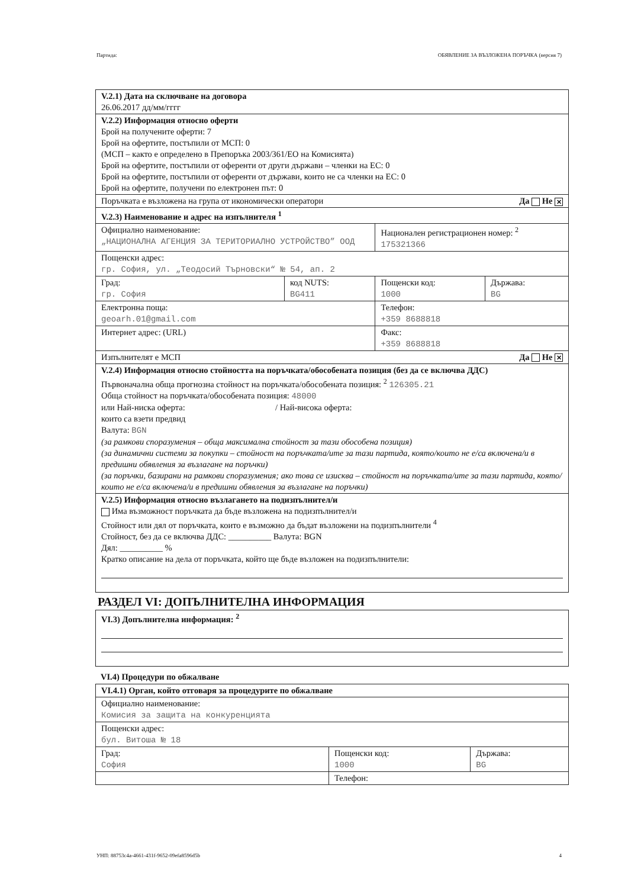Партида: ОБЯВЛЕНИЕ ЗА ВЪЗЛОЖЕНА ПОРЪЧКА (версия 7)
| V.2.1) Дата на сключване на договора 26.06.2017 дд/мм/гггг | | | |
| V.2.2) Информация относно оферти Брой на получените оферти: 7 Брой на офертите, постъпили от МСП: 0 (МСП – както е определено в Препоръка 2003/361/ЕО на Комисията) Брой на офертите, постъпили от оференти от други държави – членки на ЕС: 0 Брой на офертите, постъпили от оференти от държави, които не са членки на ЕС: 0 Брой на офертите, получени по електронен път: 0 | | | |
| Поръчката е възложена на група от икономически оператори Да Не ✕ | | | |
| V.2.3) Наименование и адрес на изпълнителя <sup>1</sup> | | | |
| Официално наименование: „НАЦИОНАЛНА АГЕНЦИЯ ЗА ТЕРИТОРИАЛНО УСТРОЙСТВО” ООД | | Национален регистрационен номер: <sup>2</sup> 175321366 | |
| Пощенски адрес: гр. София, ул. „Теодосий Търновски“ № 54, ап. 2 | | | |
| Град: гр. София | код NUTS: BG411 | Пощенски код: 1000 | Държава: BG |
| Електронна поща: geoarh.01@gmail.com | | Телефон: +359 8688818 | |
| Интернет адрес: (URL) | | Факс: +359 8688818 | |
| Изпълнителят е МСП Да Не ✕ | | | |
| V.2.4) Информация относно стойността на поръчката/обособената позиция (без да се включва ДДС) Първоначална обща прогнозна стойност на поръчката/обособената позиция: <sup>2</sup> 126305.21 Обща стойност на поръчката/обособената позиция: 48000 или Най-ниска оферта: / Най-висока оферта: които са взети предвид Валута: BGN (за рамкови споразумения – обща максимална стойност за тази обособена позиция) (за динамични системи за покупки – стойност на поръчката/ите за тази партида, която/които не е/са включена/и в предишни обявления за възлагане на поръчки) (за поръчки, базирани на рамкови споразумения; ако това се изисква – стойност на поръчката/ите за тази партида, която/които не е/са включена/и в предишни обявления за възлагане на поръчки) | | | |
| V.2.5) Информация относно възлагането на подизпълнител/и Има възможност поръчката да бъде възложена на подизпълнител/и Стойност или дял от поръчката, които е възможно да бъдат възложени на подизпълнители <sup>4</sup> Стойност, без да се включва ДДС: __________ Валута: BGN Дял: __________ % Кратко описание на дела от поръчката, който ще бъде възложен на подизпълнители: | | | |
РАЗДЕЛ VI: ДОПЪЛНИТЕЛНА ИНФОРМАЦИЯ
| VI.3) Допълнителна информация: <sup>2</sup> |
VI.4) Процедури по обжалване
| VI.4.1) Орган, който отговаря за процедурите по обжалване | | |
| Официално наименование: Комисия за защита на конкуренцията | | |
| Пощенски адрес: бул. Витоша № 18 | | |
| Град: София | Пощенски код: 1000 | Държава: BG |
| | Телефон: | |
УНП: 88753c4a-4661-431f-9652-09efa8596d5b 4